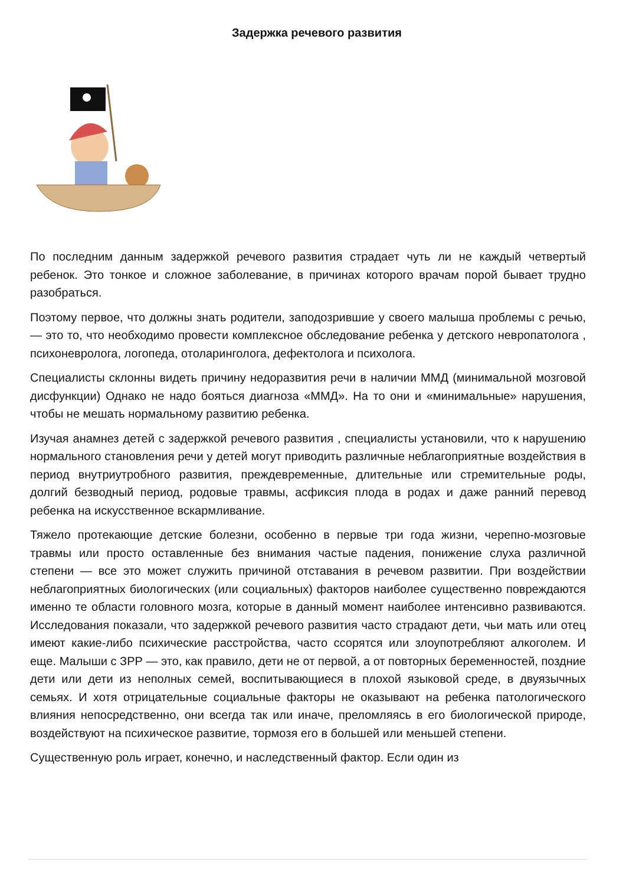Задержка речевого развития
По последним данным задержкой речевого развития страдает чуть ли не каждый четвертый ребенок. Это тонкое и сложное заболевание, в причинах которого врачам порой бывает трудно разобраться.
Поэтому первое, что должны знать родители, заподозрившие у своего малыша проблемы с речью, — это то, что необходимо провести комплексное обследование ребенка у детского невропатолога , психоневролога, логопеда, отоларинголога, дефектолога и психолога.
Специалисты склонны видеть причину недоразвития речи в наличии ММД (минимальной мозговой дисфункции) Однако не надо бояться диагноза «ММД». На то они и «минимальные» нарушения, чтобы не мешать нормальному развитию ребенка.
Изучая анамнез детей с задержкой речевого развития , специалисты установили, что к нарушению нормального становления речи у детей могут приводить различные неблагоприятные воздействия в период внутриутробного развития, преждевременные, длительные или стремительные роды, долгий безводный период, родовые травмы, асфиксия плода в родах и даже ранний перевод ребенка на искусственное вскармливание.
Тяжело протекающие детские болезни, особенно в первые три года жизни, черепно-мозговые травмы или просто оставленные без внимания частые падения, понижение слуха различной степени — все это может служить причиной отставания в речевом развитии. При воздействии неблагоприятных биологических (или социальных) факторов наиболее существенно повреждаются именно те области головного мозга, которые в данный момент наиболее интенсивно развиваются. Исследования показали, что задержкой речевого развития часто страдают дети, чьи мать или отец имеют какие-либо психические расстройства, часто ссорятся или злоупотребляют алкоголем. И еще. Малыши с ЗРР — это, как правило, дети не от первой, а от повторных беременностей, поздние дети или дети из неполных семей, воспитывающиеся в плохой языковой среде, в двуязычных семьях. И хотя отрицательные социальные факторы не оказывают на ребенка патологического влияния непосредственно, они всегда так или иначе, преломляясь в его биологической природе, воздействуют на психическое развитие, тормозя его в большей или меньшей степени.
Существенную роль играет, конечно, и наследственный фактор. Если один из